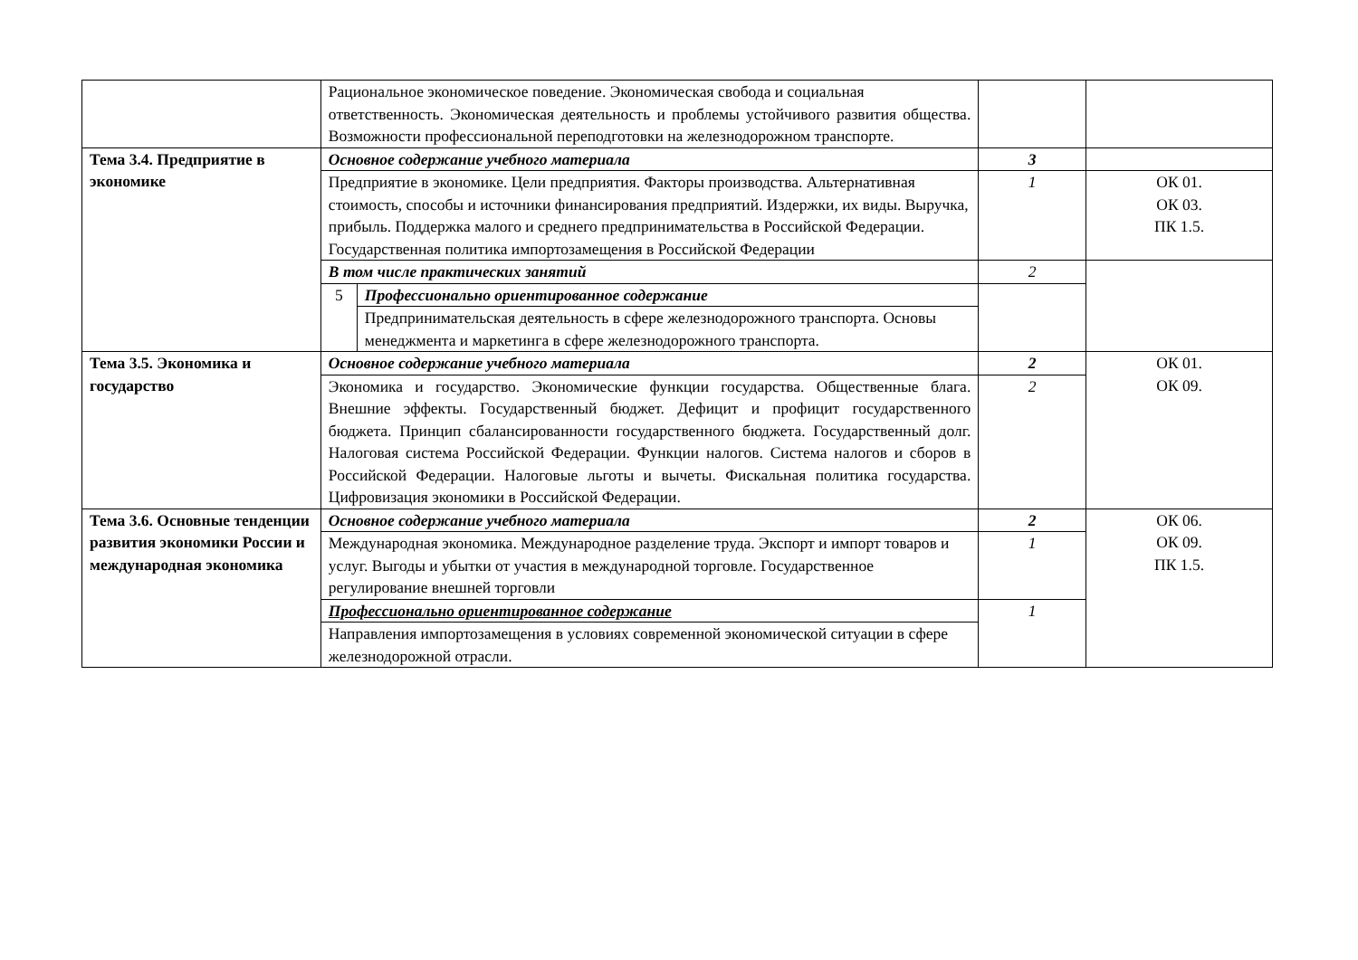| | Рациональное экономическое поведение. Экономическая свобода и социальная ответственность. Экономическая деятельность и проблемы устойчивого развития общества. Возможности профессиональной переподготовки на железнодорожном транспорте. | | | |
| Тема 3.4. Предприятие в экономике | Основное содержание учебного материала | | 3 | |
| | Предприятие в экономике. Цели предприятия. Факторы производства. Альтернативная стоимость, способы и источники финансирования предприятий. Издержки, их виды. Выручка, прибыль. Поддержка малого и среднего предпринимательства в Российской Федерации. Государственная политика импортозамещения в Российской Федерации | | 1 | ОК 01. ОК 03. ПК 1.5. |
| | В том числе практических занятий | | 2 | |
| | 5 | Профессионально ориентированное содержание | | |
| | | Предпринимательская деятельность в сфере железнодорожного транспорта. Основы менеджмента и маркетинга в сфере железнодорожного транспорта. | | |
| Тема 3.5. Экономика и государство | Основное содержание учебного материала | | 2 | ОК 01. ОК 09. |
| | Экономика и государство. Экономические функции государства. Общественные блага. Внешние эффекты. Государственный бюджет. Дефицит и профицит государственного бюджета. Принцип сбалансированности государственного бюджета. Государственный долг. Налоговая система Российской Федерации. Функции налогов. Система налогов и сборов в Российской Федерации. Налоговые льготы и вычеты. Фискальная политика государства. Цифровизация экономики в Российской Федерации. | | 2 | |
| Тема 3.6. Основные тенденции развития экономики России и международная экономика | Основное содержание учебного материала | | 2 | ОК 06. ОК 09. ПК 1.5. |
| | Международная экономика. Международное разделение труда. Экспорт и импорт товаров и услуг. Выгоды и убытки от участия в международной торговле. Государственное регулирование внешней торговли | | 1 | |
| | Профессионально ориентированное содержание | | 1 | |
| | Направления импортозамещения в условиях современной экономической ситуации в сфере железнодорожной отрасли. | | | |